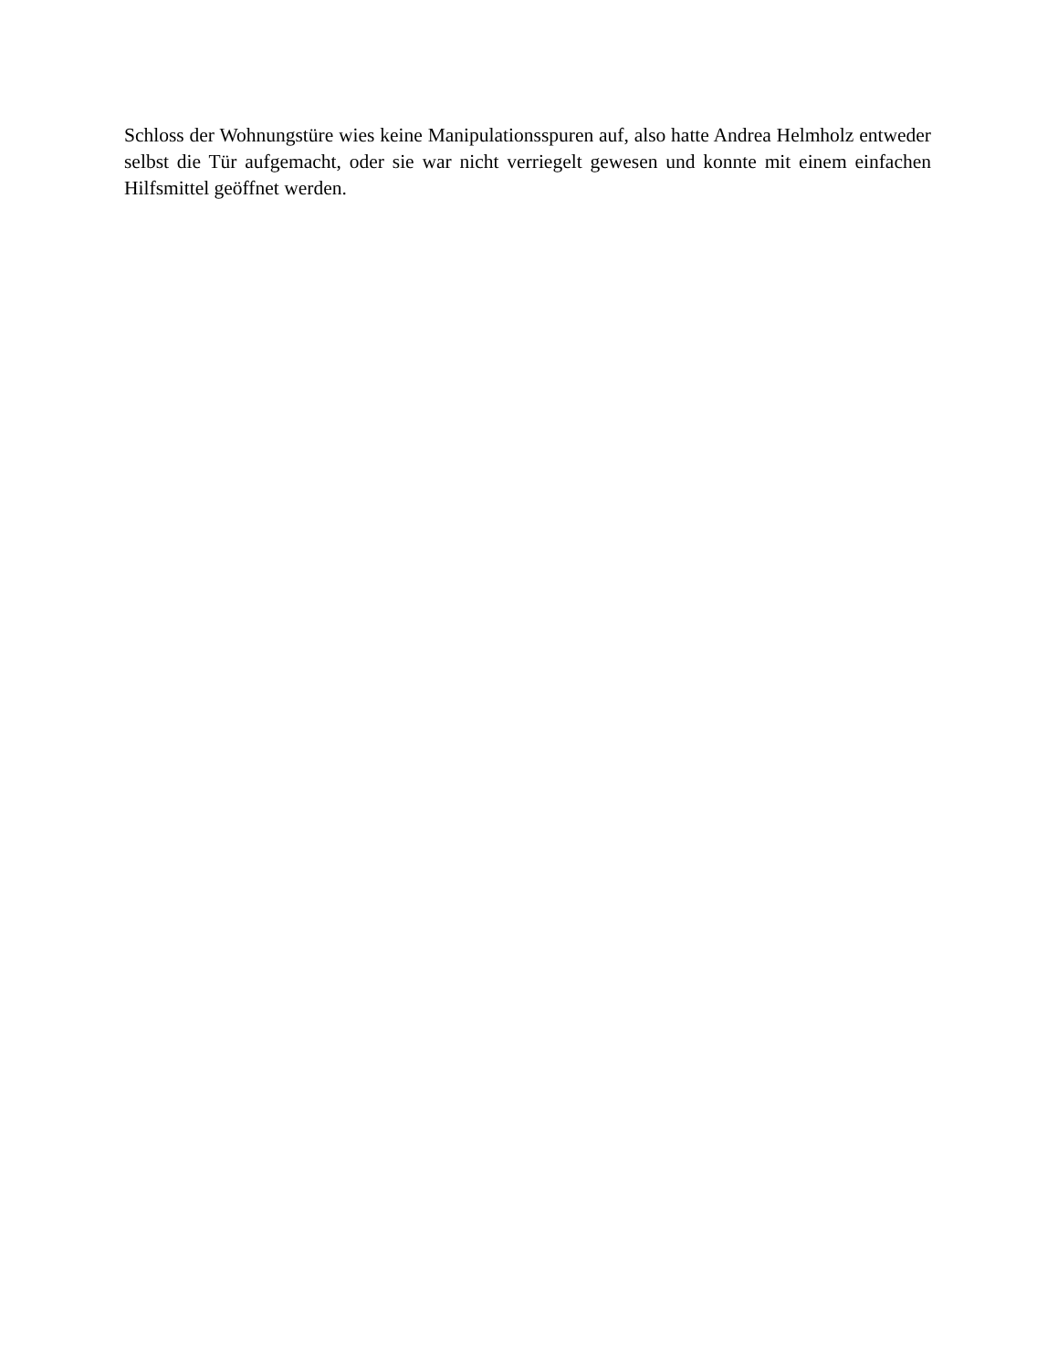Schloss der Wohnungstüre wies keine Manipulationsspuren auf, also hatte Andrea Helmholz entweder selbst die Tür aufgemacht, oder sie war nicht verriegelt gewesen und konnte mit einem einfachen Hilfsmittel geöffnet werden.